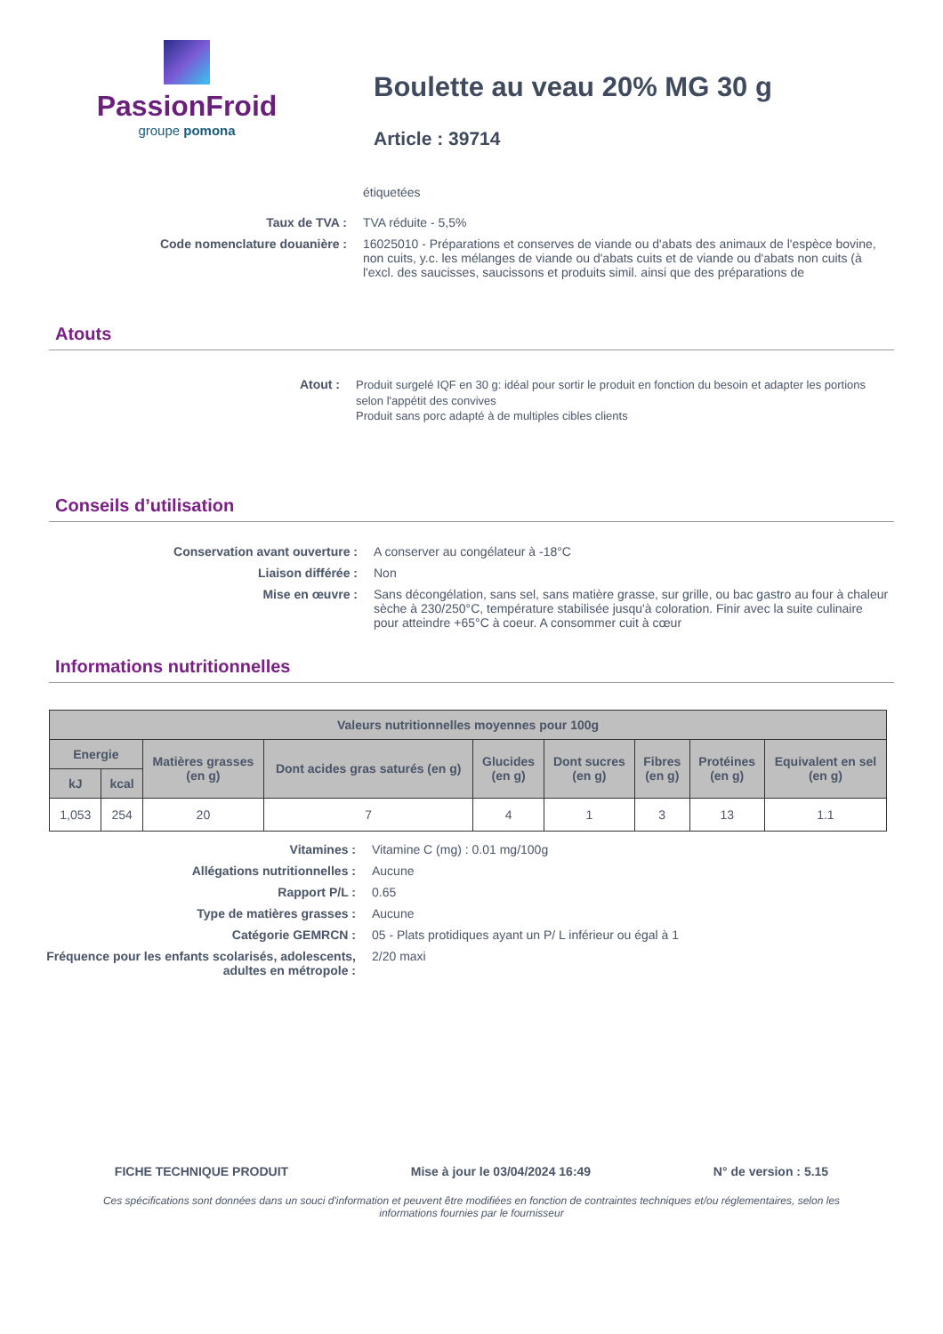PassionFroid
groupe pomona
Boulette au veau 20% MG 30 g
Article : 39714
étiquetées
Taux de TVA : TVA réduite - 5,5%
Code nomenclature douanière : 16025010 - Préparations et conserves de viande ou d'abats des animaux de l'espèce bovine, non cuits, y.c. les mélanges de viande ou d'abats cuits et de viande ou d'abats non cuits (à l'excl. des saucisses, saucissons et produits simil. ainsi que des préparations de
Atouts
Atout :
Produit surgelé IQF en 30 g: idéal pour sortir le produit en fonction du besoin et adapter les portions selon l'appétit des convives
Produit sans porc adapté à de multiples cibles clients
Conseils d’utilisation
Conservation avant ouverture : A conserver au congélateur à -18°C
Liaison différée : Non
Mise en œuvre : Sans décongélation, sans sel, sans matière grasse, sur grille, ou bac gastro au four à chaleur sèche à 230/250°C, température stabilisée jusqu'à coloration. Finir avec la suite culinaire pour atteindre +65°C à coeur. A consommer cuit à cœur
Informations nutritionnelles
| Valeurs nutritionnelles moyennes pour 100g | | | | | | | | |
| --- | --- | --- | --- | --- | --- | --- | --- | --- |
| Energie | | Matières grasses (en g) | Dont acides gras saturés (en g) | Glucides (en g) | Dont sucres (en g) | Fibres (en g) | Protéines (en g) | Equivalent en sel (en g) |
| kJ | kcal | | | | | | | |
| 1,053 | 254 | 20 | 7 | 4 | 1 | 3 | 13 | 1.1 |
Vitamines : Vitamine C (mg) : 0.01 mg/100g
Allégations nutritionnelles : Aucune
Rapport P/L : 0.65
Type de matières grasses : Aucune
Catégorie GEMRCN : 05 - Plats protidiques ayant un P/ L inférieur ou égal à 1
Fréquence pour les enfants scolarisés, adolescents, adultes en métropole :
2/20 maxi
FICHE TECHNIQUE PRODUIT Mise à jour le 03/04/2024 16:49 N° de version : 5.15
Ces spécifications sont données dans un souci d'information et peuvent être modifiées en fonction de contraintes techniques et/ou réglementaires, selon les informations fournies par le fournisseur